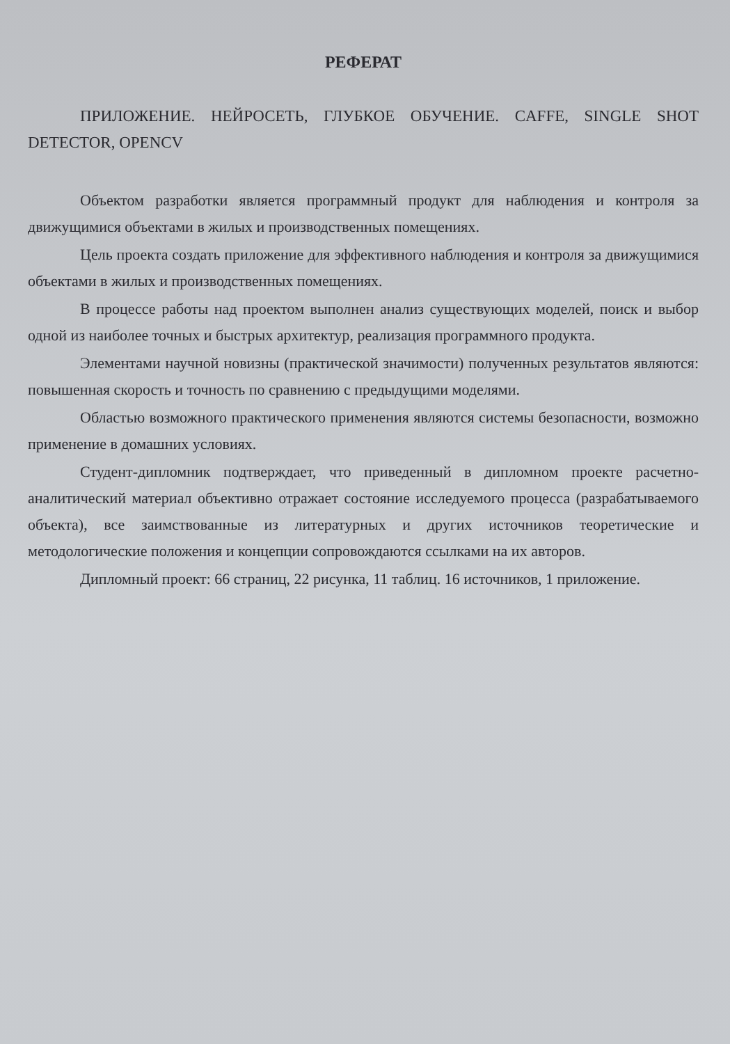РЕФЕРАТ
ПРИЛОЖЕНИЕ. НЕЙРОСЕТЬ, ГЛУБКОЕ ОБУЧЕНИЕ. CAFFE, SINGLE SHOT DETECTOR, OPENCV
Объектом разработки является программный продукт для наблюдения и контроля за движущимися объектами в жилых и производственных помещениях.
Цель проекта создать приложение для эффективного наблюдения и контроля за движущимися объектами в жилых и производственных помещениях.
В процессе работы над проектом выполнен анализ существующих моделей, поиск и выбор одной из наиболее точных и быстрых архитектур, реализация программного продукта.
Элементами научной новизны (практической значимости) полученных результатов являются: повышенная скорость и точность по сравнению с предыдущими моделями.
Областью возможного практического применения являются системы безопасности, возможно применение в домашних условиях.
Студент-дипломник подтверждает, что приведенный в дипломном проекте расчетно-аналитический материал объективно отражает состояние исследуемого процесса (разрабатываемого объекта), все заимствованные из литературных и других источников теоретические и методологические положения и концепции сопровождаются ссылками на их авторов.
Дипломный проект: 66 страниц, 22 рисунка, 11 таблиц. 16 источников, 1 приложение.